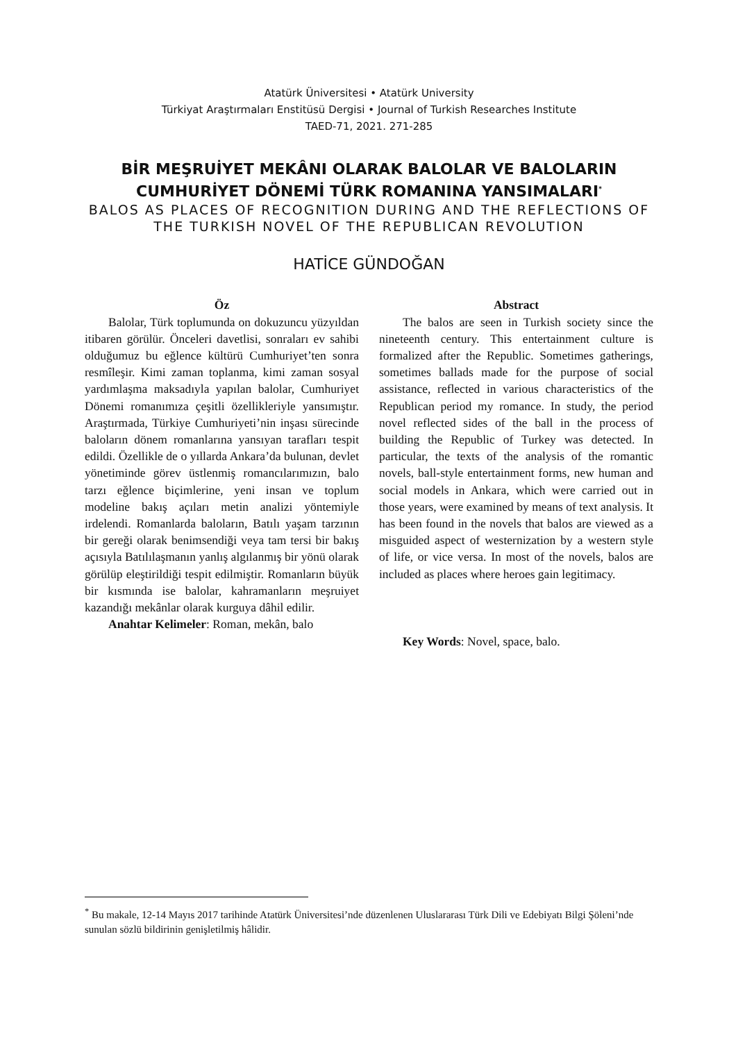Atatürk Üniversitesi • Atatürk University
Türkiyat Araştırmaları Enstitüsü Dergisi • Journal of Turkish Researches Institute
TAED-71, 2021. 271-285
BİR MEŞRUİYET MEKÂNI OLARAK BALOLAR VE BALOLARIN CUMHURİYET DÖNEMİ TÜRK ROMANINA YANSIMALARI<sup>*</sup>
BALOS AS PLACES OF RECOGNITION DURING AND THE REFLECTIONS OF THE TURKISH NOVEL OF THE REPUBLICAN REVOLUTION
HATİCE GÜNDOĞAN
Öz
Balolar, Türk toplumunda on dokuzuncu yüzyıldan itibaren görülür. Önceleri davetlisi, sonraları ev sahibi olduğumuz bu eğlence kültürü Cumhuriyet’ten sonra resmîleşir. Kimi zaman toplanma, kimi zaman sosyal yardımlaşma maksadıyla yapılan balolar, Cumhuriyet Dönemi romanımıza çeşitli özellikleriyle yansımıştır. Araştırmada, Türkiye Cumhuriyeti’nin inşası sürecinde baloların dönem romanlarına yansıyan tarafları tespit edildi. Özellikle de o yıllarda Ankara’da bulunan, devlet yönetiminde görev üstlenmiş romancılarımızın, balo tarzı eğlence biçimlerine, yeni insan ve toplum modeline bakış açıları metin analizi yöntemiyle irdelendi. Romanlarda baloların, Batılı yaşam tarzının bir gereği olarak benimsendiği veya tam tersi bir bakış açısıyla Batılılaşmanın yanlış algılanmış bir yönü olarak görülüp eleştirildiği tespit edilmiştir. Romanların büyük bir kısmında ise balolar, kahramanların meşruiyet kazandığı mekânlar olarak kurguya dâhil edilir.
Anahtar Kelimeler: Roman, mekân, balo
Abstract
The balos are seen in Turkish society since the nineteenth century. This entertainment culture is formalized after the Republic. Sometimes gatherings, sometimes ballads made for the purpose of social assistance, reflected in various characteristics of the Republican period my romance. In study, the period novel reflected sides of the ball in the process of building the Republic of Turkey was detected. In particular, the texts of the analysis of the romantic novels, ball-style entertainment forms, new human and social models in Ankara, which were carried out in those years, were examined by means of text analysis. It has been found in the novels that balos are viewed as a misguided aspect of westernization by a western style of life, or vice versa. In most of the novels, balos are included as places where heroes gain legitimacy.
Key Words: Novel, space, balo.
<sup>*</sup> Bu makale, 12-14 Mayıs 2017 tarihinde Atatürk Üniversitesi’nde düzenlenen Uluslararası Türk Dili ve Edebiyatı Bilgi Şöleni’nde sunulan sözlü bildirinin genişletilmiş hâlidir.